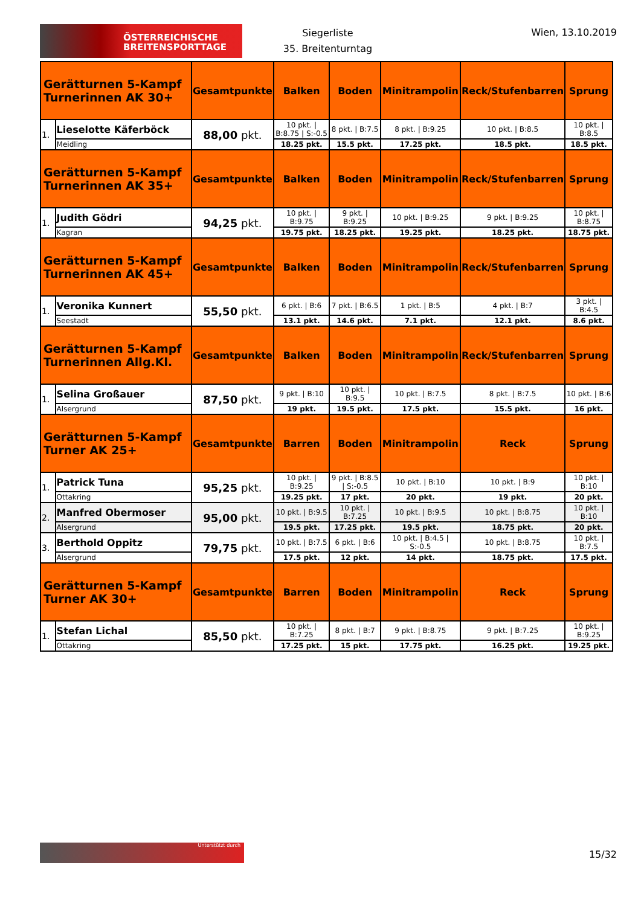ÖSTERREICHISCHE
BREITENSPORTTAGE
Siegerliste
35. Breitenturntag
Wien, 13.10.2019
| Gerätturnen 5-Kampf Turnerinnen AK 30+ | | Gesamtpunkte | Balken | Boden | Minitrampolin | Reck/Stufenbarren | Sprung |
| --- | --- | --- | --- | --- | --- | --- | --- |
| 1. | Lieselotte Käferböck | 88,00 pkt. | 10 pkt. / B:8.75 / S:-0.5 | 8 pkt. / B:7.5 | 8 pkt. / B:9.25 | 10 pkt. / B:8.5 | 10 pkt. / B:8.5 |
| | Meidling | | 18.25 pkt. | 15.5 pkt. | 17.25 pkt. | 18.5 pkt. | 18.5 pkt. |
| Gerätturnen 5-Kampf Turnerinnen AK 35+ | | Gesamtpunkte | Balken | Boden | Minitrampolin | Reck/Stufenbarren | Sprung |
| 1. | Judith Gödri | 94,25 pkt. | 10 pkt. / B:9.75 | 9 pkt. / B:9.25 | 10 pkt. / B:9.25 | 9 pkt. / B:9.25 | 10 pkt. / B:8.75 |
| | Kagran | | 19.75 pkt. | 18.25 pkt. | 19.25 pkt. | 18.25 pkt. | 18.75 pkt. |
| Gerätturnen 5-Kampf Turnerinnen AK 45+ | | Gesamtpunkte | Balken | Boden | Minitrampolin | Reck/Stufenbarren | Sprung |
| 1. | Veronika Kunnert | 55,50 pkt. | 6 pkt. / B:6 | 7 pkt. / B:6.5 | 1 pkt. / B:5 | 4 pkt. / B:7 | 3 pkt. / B:4.5 |
| | Seestadt | | 13.1 pkt. | 14.6 pkt. | 7.1 pkt. | 12.1 pkt. | 8.6 pkt. |
| Gerätturnen 5-Kampf Turnerinnen Allg.Kl. | | Gesamtpunkte | Balken | Boden | Minitrampolin | Reck/Stufenbarren | Sprung |
| 1. | Selina Großauer | 87,50 pkt. | 9 pkt. / B:10 | 10 pkt. / B:9.5 | 10 pkt. / B:7.5 | 8 pkt. / B:7.5 | 10 pkt. / B:6 |
| | Alsergrund | | 19 pkt. | 19.5 pkt. | 17.5 pkt. | 15.5 pkt. | 16 pkt. |
| Gerätturnen 5-Kampf Turner AK 25+ | | Gesamtpunkte | Barren | Boden | Minitrampolin | Reck | Sprung |
| 1. | Patrick Tuna | 95,25 pkt. | 10 pkt. / B:9.25 | 9 pkt. / B:8.5 / S:-0.5 | 10 pkt. / B:10 | 10 pkt. / B:9 | 10 pkt. / B:10 |
| | Ottakring | | 19.25 pkt. | 17 pkt. | 20 pkt. | 19 pkt. | 20 pkt. |
| 2. | Manfred Obermoser | 95,00 pkt. | 10 pkt. / B:9.5 | 10 pkt. / B:7.25 | 10 pkt. / B:9.5 | 10 pkt. / B:8.75 | 10 pkt. / B:10 |
| | Alsergrund | | 19.5 pkt. | 17.25 pkt. | 19.5 pkt. | 18.75 pkt. | 20 pkt. |
| 3. | Berthold Oppitz | 79,75 pkt. | 10 pkt. / B:7.5 | 6 pkt. / B:6 | 10 pkt. / B:4.5 / S:-0.5 | 10 pkt. / B:8.75 | 10 pkt. / B:7.5 |
| | Alsergrund | | 17.5 pkt. | 12 pkt. | 14 pkt. | 18.75 pkt. | 17.5 pkt. |
| Gerätturnen 5-Kampf Turner AK 30+ | | Gesamtpunkte | Barren | Boden | Minitrampolin | Reck | Sprung |
| 1. | Stefan Lichal | 85,50 pkt. | 10 pkt. / B:7.25 | 8 pkt. / B:7 | 9 pkt. / B:8.75 | 9 pkt. / B:7.25 | 10 pkt. / B:9.25 |
| | Ottakring | | 17.25 pkt. | 15 pkt. | 17.75 pkt. | 16.25 pkt. | 19.25 pkt. |
Unterstützt durch
15/32